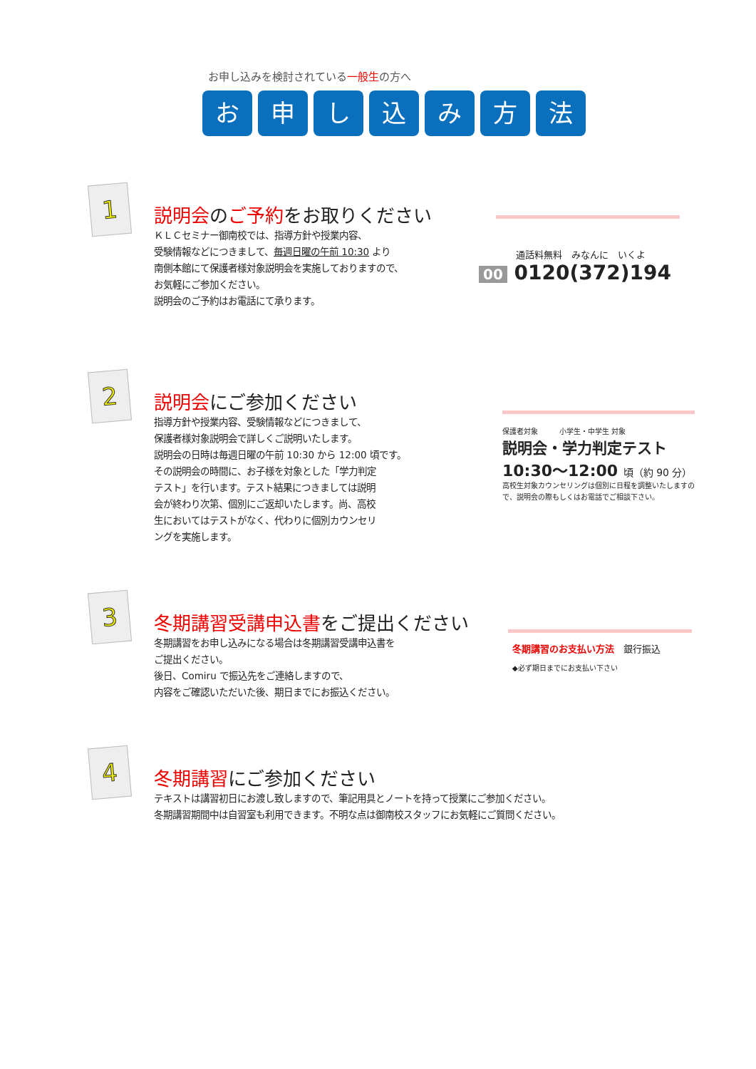お申し込みを検討されている一般生の方へ
お 申 し 込 み 方 法
1
説明会のご予約をお取りください
ＫＬＣセミナー御南校では、指導方針や授業内容、
受験情報などにつきまして、毎週日曜の午前 10:30 より
南側本館にて保護者様対象説明会を実施しておりますので、
お気軽にご参加ください。
説明会のご予約はお電話にて承ります。
通話料無料　みなんに　いくよ
00 0120(372)194
2
説明会にご参加ください
指導方針や授業内容、受験情報などにつきまして、
保護者様対象説明会で詳しくご説明いたします。
説明会の日時は毎週日曜の午前 10:30 から 12:00 頃です。
その説明会の時間に、お子様を対象とした「学力判定
テスト」を行います。テスト結果につきましては説明
会が終わり次第、個別にご返却いたします。尚、高校
生においてはテストがなく、代わりに個別カウンセリ
ングを実施します。
保護者対象　　　小学生・中学生 対象
説明会・学力判定テスト
10:30〜12:00 頃（約 90 分）
高校生対象カウンセリングは個別に日程を調整いたしますので、説明会の際もしくはお電話でご相談下さい。
3
冬期講習受講申込書をご提出ください
冬期講習をお申し込みになる場合は冬期講習受講申込書を
ご提出ください。
後日、Comiru で振込先をご連絡しますので、
内容をご確認いただいた後、期日までにお振込ください。
冬期講習のお支払い方法　銀行振込
◆必ず期日までにお支払い下さい
4
冬期講習にご参加ください
テキストは講習初日にお渡し致しますので、筆記用具とノートを持って授業にご参加ください。
冬期講習期間中は自習室も利用できます。不明な点は御南校スタッフにお気軽にご質問ください。